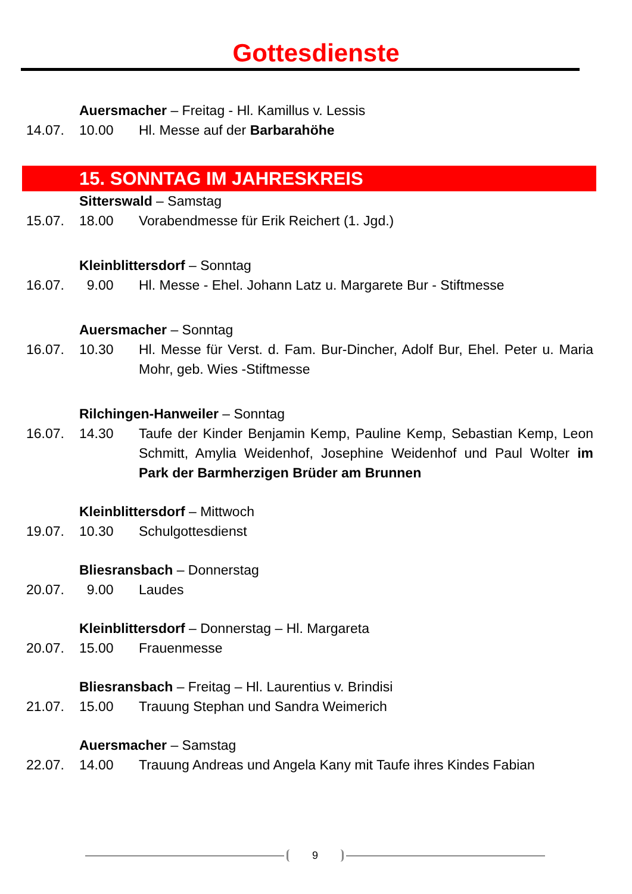Gottesdienste
Auersmacher – Freitag - Hl. Kamillus v. Lessis
14.07. 10.00 Hl. Messe auf der Barbarahöhe
15. SONNTAG IM JAHRESKREIS
Sitterswald – Samstag
15.07. 18.00 Vorabendmesse für Erik Reichert (1. Jgd.)
Kleinblittersdorf – Sonntag
16.07. 9.00 Hl. Messe - Ehel. Johann Latz u. Margarete Bur - Stiftmesse
Auersmacher – Sonntag
16.07. 10.30 Hl. Messe für Verst. d. Fam. Bur-Dincher, Adolf Bur, Ehel. Peter u. Maria Mohr, geb. Wies -Stiftmesse
Rilchingen-Hanweiler – Sonntag
16.07. 14.30 Taufe der Kinder Benjamin Kemp, Pauline Kemp, Sebastian Kemp, Leon Schmitt, Amylia Weidenhof, Josephine Weidenhof und Paul Wolter im Park der Barmherzigen Brüder am Brunnen
Kleinblittersdorf – Mittwoch
19.07. 10.30 Schulgottesdienst
Bliesransbach – Donnerstag
20.07. 9.00 Laudes
Kleinblittersdorf – Donnerstag – Hl. Margareta
20.07. 15.00 Frauenmesse
Bliesransbach – Freitag – Hl. Laurentius v. Brindisi
21.07. 15.00 Trauung Stephan und Sandra Weimerich
Auersmacher – Samstag
22.07. 14.00 Trauung Andreas und Angela Kany mit Taufe ihres Kindes Fabian
9